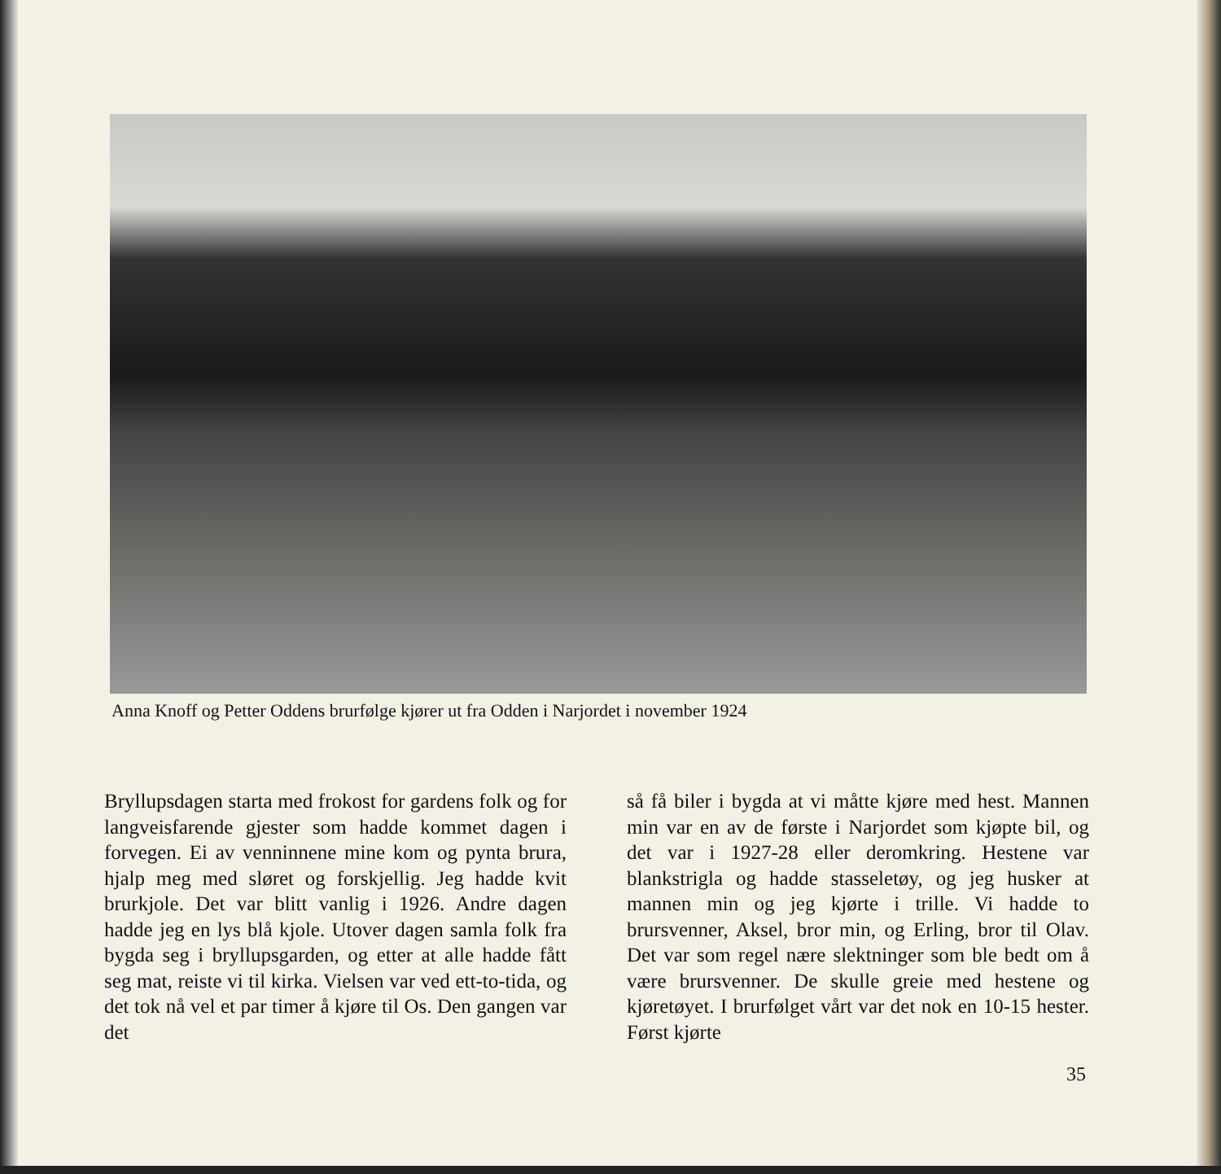Anna Knoff og Petter Oddens brurfølge kjører ut fra Odden i Narjordet i november 1924
Bryllupsdagen starta med frokost for gardens folk og for langveisfarende gjester som hadde kommet dagen i forvegen. Ei av venninnene mine kom og pynta brura, hjalp meg med sløret og forskjellig. Jeg hadde kvit brurkjole. Det var blitt vanlig i 1926. Andre dagen hadde jeg en lys blå kjole. Utover dagen samla folk fra bygda seg i bryllupsgarden, og etter at alle hadde fått seg mat, reiste vi til kirka. Vielsen var ved ett-to-tida, og det tok nå vel et par timer å kjøre til Os. Den gangen var det
så få biler i bygda at vi måtte kjøre med hest. Mannen min var en av de første i Narjordet som kjøpte bil, og det var i 1927-28 eller deromkring. Hestene var blankstrigla og hadde stasseletøy, og jeg husker at mannen min og jeg kjørte i trille. Vi hadde to brursvenner, Aksel, bror min, og Erling, bror til Olav. Det var som regel nære slektninger som ble bedt om å være brursvenner. De skulle greie med hestene og kjøretøyet. I brurfølget vårt var det nok en 10-15 hester. Først kjørte
35